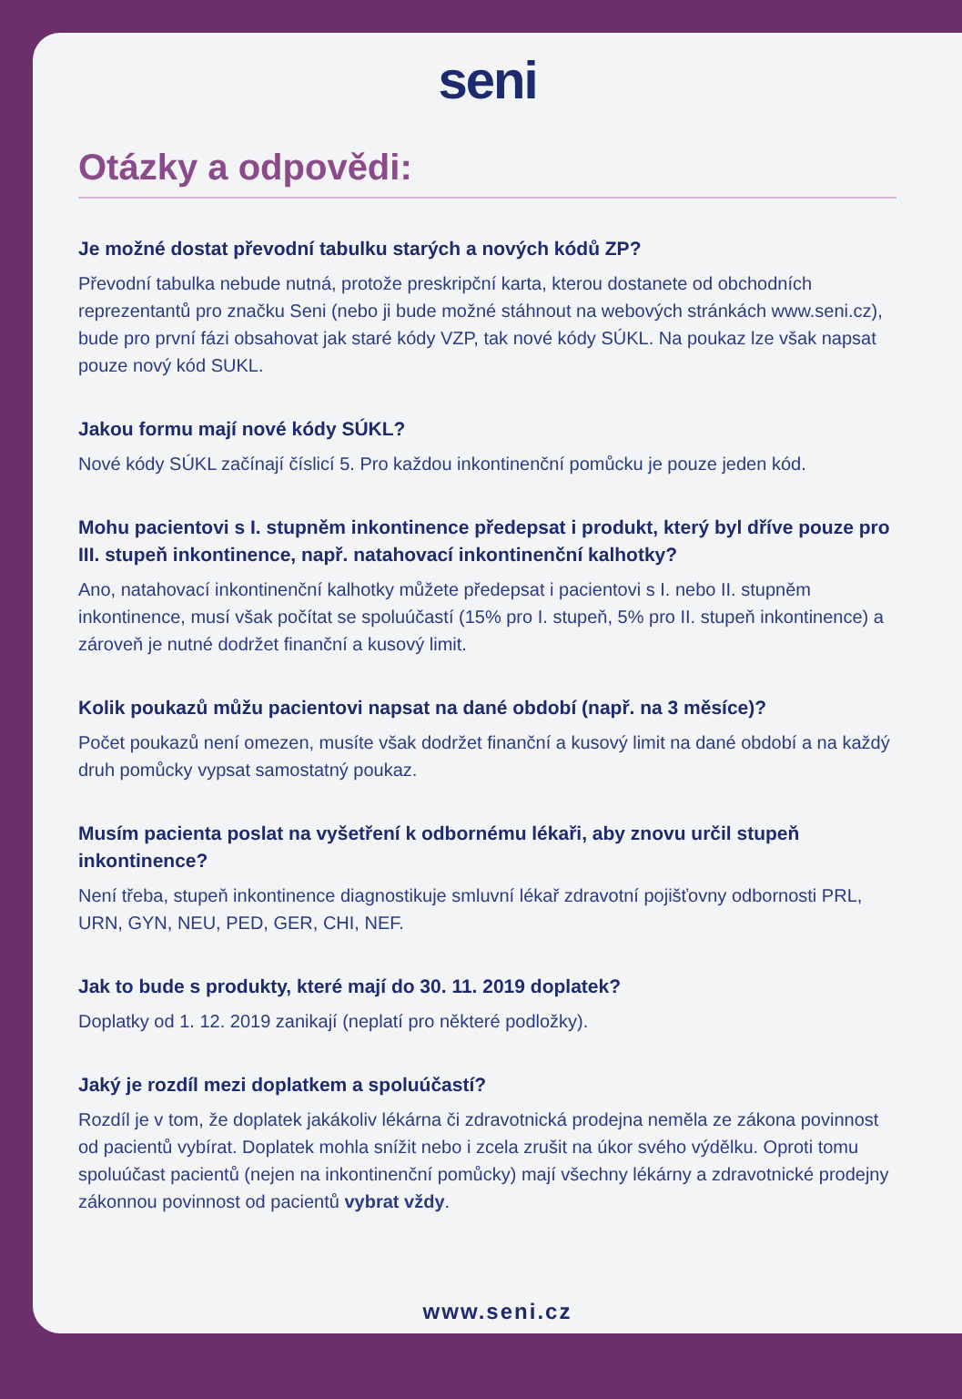seni
Otázky a odpovědi:
Je možné dostat převodní tabulku starých a nových kódů ZP?
Převodní tabulka nebude nutná, protože preskripční karta, kterou dostanete od obchodních reprezentantů pro značku Seni (nebo ji bude možné stáhnout na webových stránkách www.seni.cz), bude pro první fázi obsahovat jak staré kódy VZP, tak nové kódy SÚKL. Na poukaz lze však napsat pouze nový kód SUKL.
Jakou formu mají nové kódy SÚKL?
Nové kódy SÚKL začínají číslicí 5. Pro každou inkontinenční pomůcku je pouze jeden kód.
Mohu pacientovi s I. stupněm inkontinence předepsat i produkt, který byl dříve pouze pro III. stupeň inkontinence, např. natahovací inkontinenční kalhotky?
Ano, natahovací inkontinenční kalhotky můžete předepsat i pacientovi s I. nebo II. stupněm inkontinence, musí však počítat se spoluúčastí (15% pro I. stupeň, 5% pro II. stupeň inkontinence) a zároveň je nutné dodržet finanční a kusový limit.
Kolik poukazů můžu pacientovi napsat na dané období (např. na 3 měsíce)?
Počet poukazů není omezen, musíte však dodržet finanční a kusový limit na dané období a na každý druh pomůcky vypsat samostatný poukaz.
Musím pacienta poslat na vyšetření k odbornému lékaři, aby znovu určil stupeň inkontinence?
Není třeba, stupeň inkontinence diagnostikuje smluvní lékař zdravotní pojišťovny odbornosti PRL, URN, GYN, NEU, PED, GER, CHI, NEF.
Jak to bude s produkty, které mají do 30. 11. 2019 doplatek?
Doplatky od 1. 12. 2019 zanikají (neplatí pro některé podložky).
Jaký je rozdíl mezi doplatkem a spoluúčastí?
Rozdíl je v tom, že doplatek jakákoliv lékárna či zdravotnická prodejna neměla ze zákona povinnost od pacientů vybírat. Doplatek mohla snížit nebo i zcela zrušit na úkor svého výdělku. Oproti tomu spoluúčast pacientů (nejen na inkontinenční pomůcky) mají všechny lékárny a zdravotnické prodejny zákonnou povinnost od pacientů vybrat vždy.
www.seni.cz